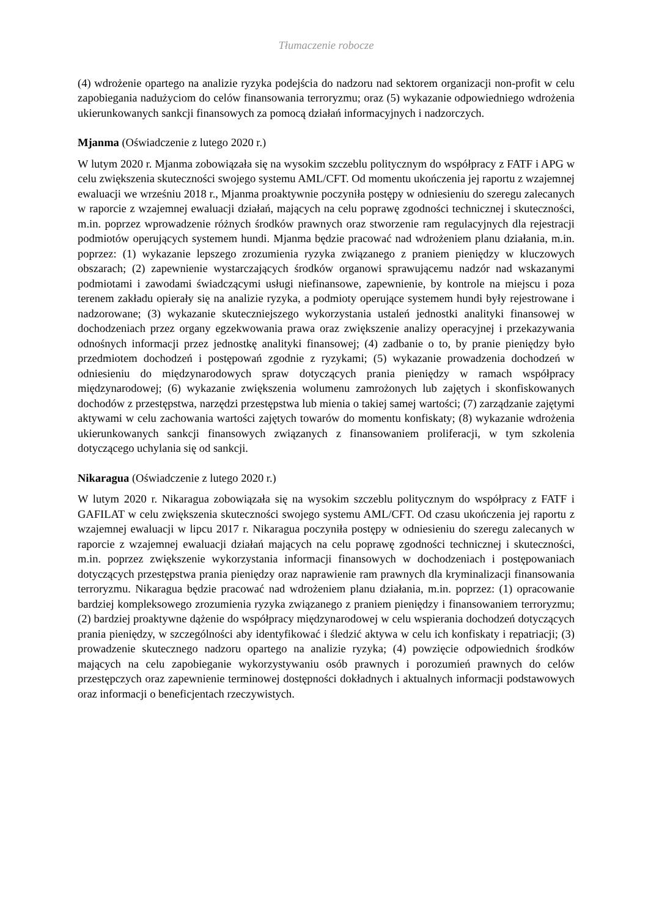Tłumaczenie robocze
(4) wdrożenie opartego na analizie ryzyka podejścia do nadzoru nad sektorem organizacji non-profit w celu zapobiegania nadużyciom do celów finansowania terroryzmu; oraz (5) wykazanie odpowiedniego wdrożenia ukierunkowanych sankcji finansowych za pomocą działań informacyjnych i nadzorczych.
Mjanma (Oświadczenie z lutego 2020 r.)
W lutym 2020 r. Mjanma zobowiązała się na wysokim szczeblu politycznym do współpracy z FATF i APG w celu zwiększenia skuteczności swojego systemu AML/CFT. Od momentu ukończenia jej raportu z wzajemnej ewaluacji we wrześniu 2018 r., Mjanma proaktywnie poczyniła postępy w odniesieniu do szeregu zalecanych w raporcie z wzajemnej ewaluacji działań, mających na celu poprawę zgodności technicznej i skuteczności, m.in. poprzez wprowadzenie różnych środków prawnych oraz stworzenie ram regulacyjnych dla rejestracji podmiotów operujących systemem hundi. Mjanma będzie pracować nad wdrożeniem planu działania, m.in. poprzez: (1) wykazanie lepszego zrozumienia ryzyka związanego z praniem pieniędzy w kluczowych obszarach; (2) zapewnienie wystarczających środków organowi sprawującemu nadzór nad wskazanymi podmiotami i zawodami świadczącymi usługi niefinansowe, zapewnienie, by kontrole na miejscu i poza terenem zakładu opierały się na analizie ryzyka, a podmioty operujące systemem hundi były rejestrowane i nadzorowane; (3) wykazanie skuteczniejszego wykorzystania ustaleń jednostki analityki finansowej w dochodzeniach przez organy egzekwowania prawa oraz zwiększenie analizy operacyjnej i przekazywania odnośnych informacji przez jednostkę analityki finansowej; (4) zadbanie o to, by pranie pieniędzy było przedmiotem dochodzeń i postępowań zgodnie z ryzykami; (5) wykazanie prowadzenia dochodzeń w odniesieniu do międzynarodowych spraw dotyczących prania pieniędzy w ramach współpracy międzynarodowej; (6) wykazanie zwiększenia wolumenu zamrożonych lub zajętych i skonfiskowanych dochodów z przestępstwa, narzędzi przestępstwa lub mienia o takiej samej wartości; (7) zarządzanie zajętymi aktywami w celu zachowania wartości zajętych towarów do momentu konfiskaty; (8) wykazanie wdrożenia ukierunkowanych sankcji finansowych związanych z finansowaniem proliferacji, w tym szkolenia dotyczącego uchylania się od sankcji.
Nikaragua (Oświadczenie z lutego 2020 r.)
W lutym 2020 r. Nikaragua zobowiązała się na wysokim szczeblu politycznym do współpracy z FATF i GAFILAT w celu zwiększenia skuteczności swojego systemu AML/CFT. Od czasu ukończenia jej raportu z wzajemnej ewaluacji w lipcu 2017 r. Nikaragua poczyniła postępy w odniesieniu do szeregu zalecanych w raporcie z wzajemnej ewaluacji działań mających na celu poprawę zgodności technicznej i skuteczności, m.in. poprzez zwiększenie wykorzystania informacji finansowych w dochodzeniach i postępowaniach dotyczących przestępstwa prania pieniędzy oraz naprawienie ram prawnych dla kryminalizacji finansowania terroryzmu. Nikaragua będzie pracować nad wdrożeniem planu działania, m.in. poprzez: (1) opracowanie bardziej kompleksowego zrozumienia ryzyka związanego z praniem pieniędzy i finansowaniem terroryzmu; (2) bardziej proaktywne dążenie do współpracy międzynarodowej w celu wspierania dochodzeń dotyczących prania pieniędzy, w szczególności aby identyfikować i śledzić aktywa w celu ich konfiskaty i repatriacji; (3) prowadzenie skutecznego nadzoru opartego na analizie ryzyka; (4) powzięcie odpowiednich środków mających na celu zapobieganie wykorzystywaniu osób prawnych i porozumień prawnych do celów przestępczych oraz zapewnienie terminowej dostępności dokładnych i aktualnych informacji podstawowych oraz informacji o beneficjentach rzeczywistych.